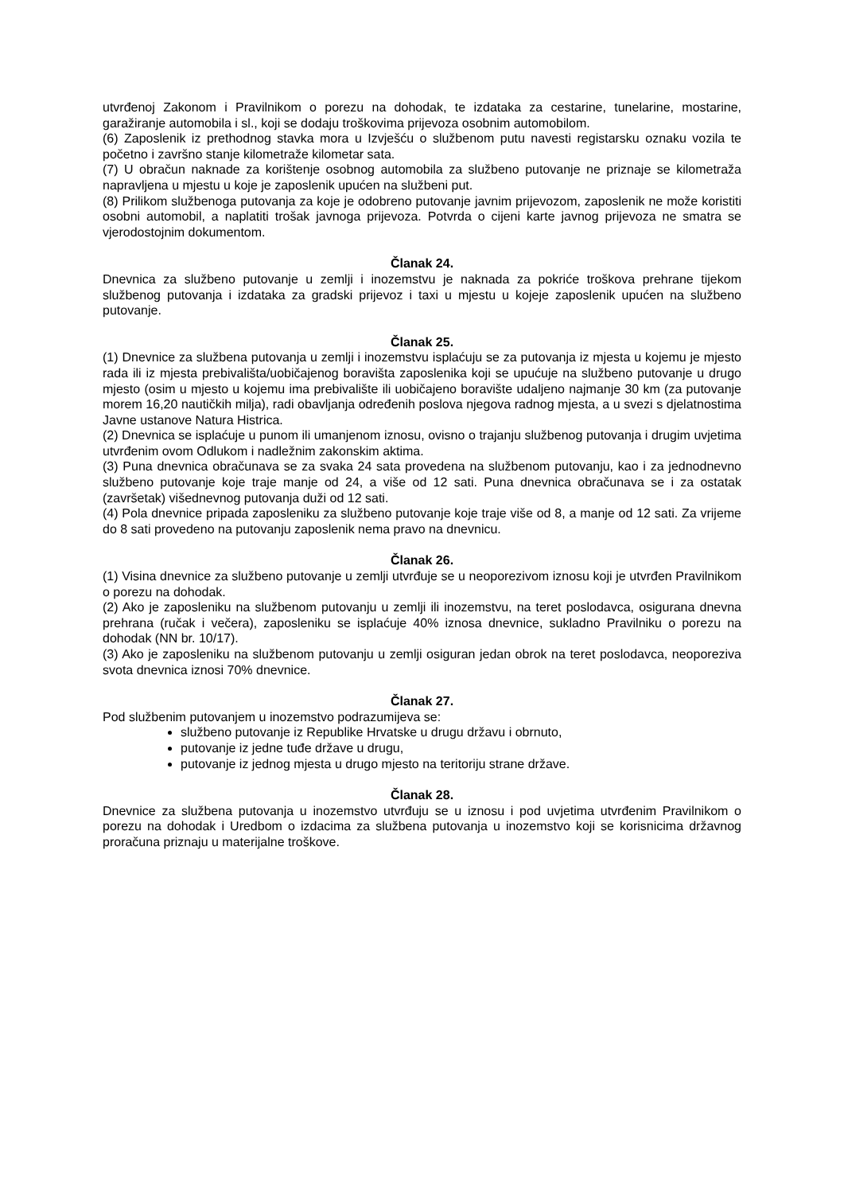utvrđenoj Zakonom i Pravilnikom o porezu na dohodak, te izdataka za cestarine, tunelarine, mostarine, garažiranje automobila i sl., koji se dodaju troškovima prijevoza osobnim automobilom.
(6) Zaposlenik iz prethodnog stavka mora u Izvješću o službenom putu navesti registarsku oznaku vozila te početno i završno stanje kilometraže kilometar sata.
(7) U obračun naknade za korištenje osobnog automobila za službeno putovanje ne priznaje se kilometraža napravljena u mjestu u koje je zaposlenik upućen na službeni put.
(8) Prilikom službenoga putovanja za koje je odobreno putovanje javnim prijevozom, zaposlenik ne može koristiti osobni automobil, a naplatiti trošak javnoga prijevoza. Potvrda o cijeni karte javnog prijevoza ne smatra se vjerodostojnim dokumentom.
Članak 24.
Dnevnica za službeno putovanje u zemlji i inozemstvu je naknada za pokriće troškova prehrane tijekom službenog putovanja i izdataka za gradski prijevoz i taxi u mjestu u kojeje zaposlenik upućen na službeno putovanje.
Članak 25.
(1) Dnevnice za službena putovanja u zemlji i inozemstvu isplaćuju se za putovanja iz mjesta u kojemu je mjesto rada ili iz mjesta prebivališta/uobičajenog boravišta zaposlenika koji se upućuje na službeno putovanje u drugo mjesto (osim u mjesto u kojemu ima prebivalište ili uobičajeno boravište udaljeno najmanje 30 km (za putovanje morem 16,20 nautičkih milja), radi obavljanja određenih poslova njegova radnog mjesta, a u svezi s djelatnostima Javne ustanove Natura Histrica.
(2) Dnevnica se isplaćuje u punom ili umanjenom iznosu, ovisno o trajanju službenog putovanja i drugim uvjetima utvrđenim ovom Odlukom i nadležnim zakonskim aktima.
(3) Puna dnevnica obračunava se za svaka 24 sata provedena na službenom putovanju, kao i za jednodnevno službeno putovanje koje traje manje od 24, a više od 12 sati. Puna dnevnica obračunava se i za ostatak (završetak) višednevnog putovanja duži od 12 sati.
(4) Pola dnevnice pripada zaposleniku za službeno putovanje koje traje više od 8, a manje od 12 sati. Za vrijeme do 8 sati provedeno na putovanju zaposlenik nema pravo na dnevnicu.
Članak 26.
(1) Visina dnevnice za službeno putovanje u zemlji utvrđuje se u neoporezivom iznosu koji je utvrđen Pravilnikom o porezu na dohodak.
(2) Ako je zaposleniku na službenom putovanju u zemlji ili inozemstvu, na teret poslodavca, osigurana dnevna prehrana (ručak i večera), zaposleniku se isplaćuje 40% iznosa dnevnice, sukladno Pravilniku o porezu na dohodak (NN br. 10/17).
(3) Ako je zaposleniku na službenom putovanju u zemlji osiguran jedan obrok na teret poslodavca, neoporeziva svota dnevnica iznosi 70% dnevnice.
Članak 27.
Pod službenim putovanjem u inozemstvo podrazumijeva se:
službeno putovanje iz Republike Hrvatske u drugu državu i obrnuto,
putovanje iz jedne tuđe države u drugu,
putovanje iz jednog mjesta u drugo mjesto na teritoriju strane države.
Članak 28.
Dnevnice za službena putovanja u inozemstvo utvrđuju se u iznosu i pod uvjetima utvrđenim Pravilnikom o porezu na dohodak i Uredbom o izdacima za službena putovanja u inozemstvo koji se korisnicima državnog proračuna priznaju u materijalne troškove.